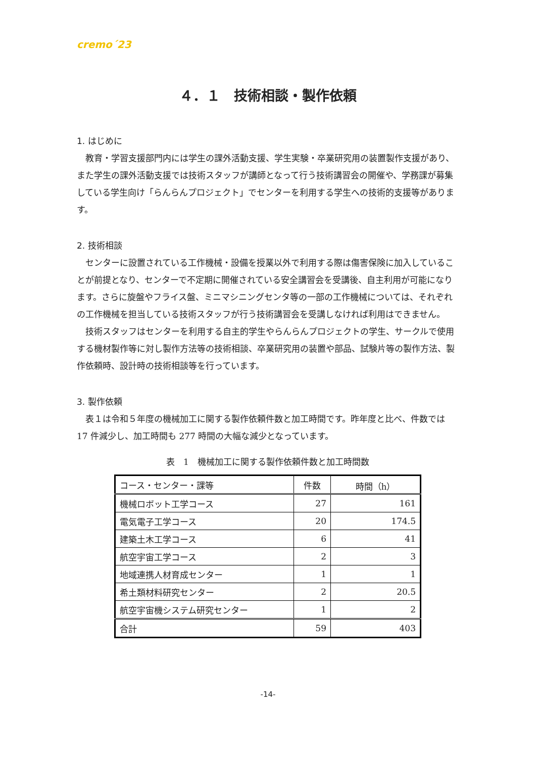cremo´23
４．１　技術相談・製作依頼
1. はじめに
教育・学習支援部門内には学生の課外活動支援、学生実験・卒業研究用の装置製作支援があり、また学生の課外活動支援では技術スタッフが講師となって行う技術講習会の開催や、学務課が募集している学生向け「らんらんプロジェクト」でセンターを利用する学生への技術的支援等があります。
2. 技術相談
センターに設置されている工作機械・設備を授業以外で利用する際は傷害保険に加入していることが前提となり、センターで不定期に開催されている安全講習会を受講後、自主利用が可能になります。さらに旋盤やフライス盤、ミニマシニングセンタ等の一部の工作機械については、それぞれの工作機械を担当している技術スタッフが行う技術講習会を受講しなければ利用はできません。
技術スタッフはセンターを利用する自主的学生やらんらんプロジェクトの学生、サークルで使用する機材製作等に対し製作方法等の技術相談、卒業研究用の装置や部品、試験片等の製作方法、製作依頼時、設計時の技術相談等を行っています。
3. 製作依頼
表１は令和５年度の機械加工に関する製作依頼件数と加工時間です。昨年度と比べ、件数では 17 件減少し、加工時間も 277 時間の大幅な減少となっています。
表　1　機械加工に関する製作依頼件数と加工時間数
| コース・センター・課等 | 件数 | 時間（h） |
| --- | --- | --- |
| 機械ロボット工学コース | 27 | 161 |
| 電気電子工学コース | 20 | 174.5 |
| 建築土木工学コース | 6 | 41 |
| 航空宇宙工学コース | 2 | 3 |
| 地域連携人材育成センター | 1 | 1 |
| 希土類材料研究センター | 2 | 20.5 |
| 航空宇宙機システム研究センター | 1 | 2 |
| 合計 | 59 | 403 |
-14-